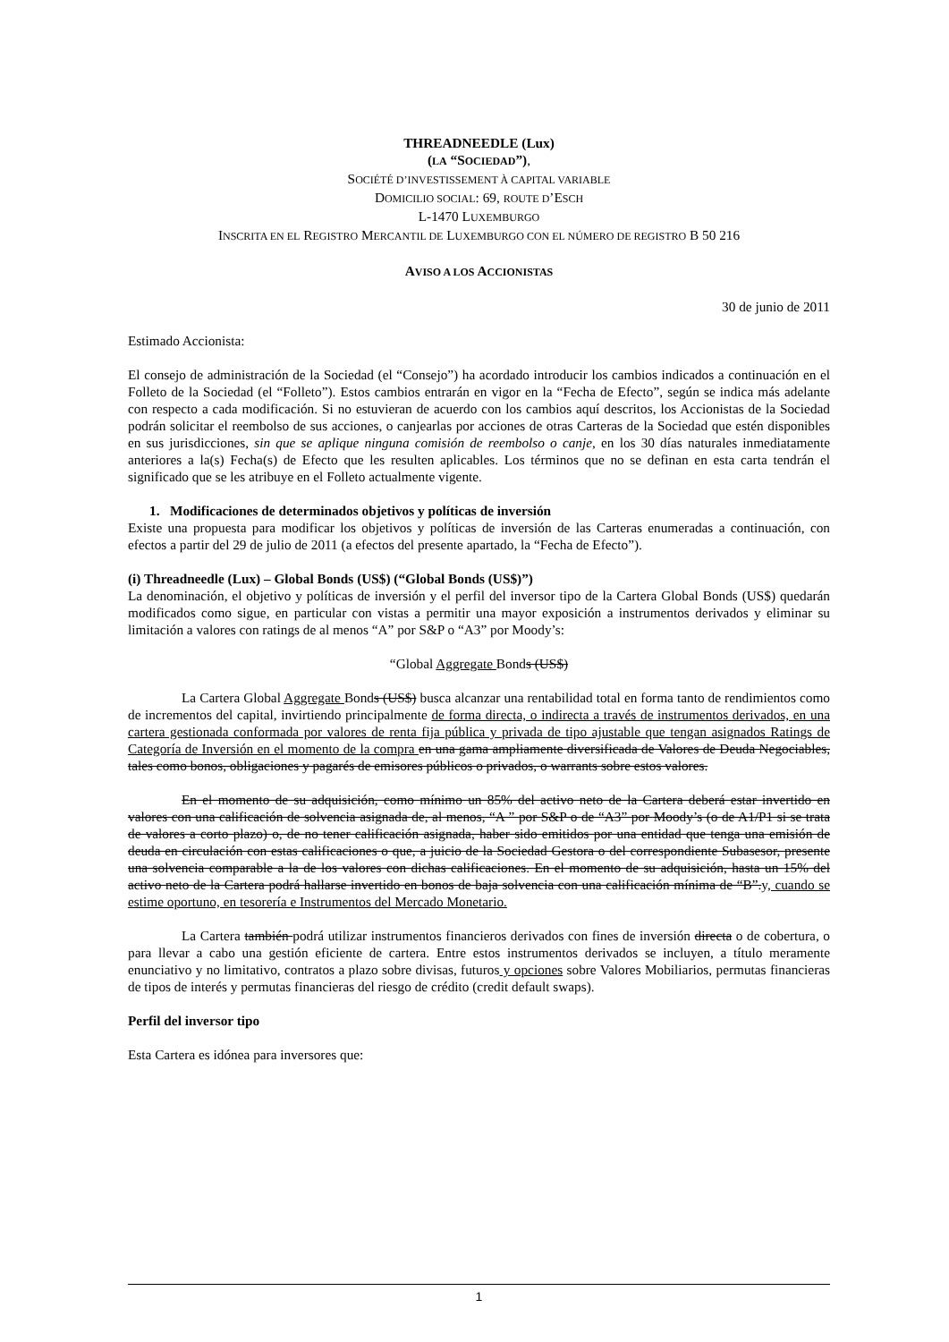THREADNEEDLE (Lux)
(LA “SOCIEDAD”),
SOCIÉTÉ D’INVESTISSEMENT À CAPITAL VARIABLE
DOMICILIO SOCIAL: 69, ROUTE D’ESCH
L-1470 LUXEMBURGO
INSCRITA EN EL REGISTRO MERCANTIL DE LUXEMBURGO CON EL NÚMERO DE REGISTRO B 50 216
AVISO A LOS ACCIONISTAS
30 de junio de 2011
Estimado Accionista:
El consejo de administración de la Sociedad (el “Consejo”) ha acordado introducir los cambios indicados a continuación en el Folleto de la Sociedad (el “Folleto”). Estos cambios entrarán en vigor en la “Fecha de Efecto”, según se indica más adelante con respecto a cada modificación. Si no estuvieran de acuerdo con los cambios aquí descritos, los Accionistas de la Sociedad podrán solicitar el reembolso de sus acciones, o canjearlas por acciones de otras Carteras de la Sociedad que estén disponibles en sus jurisdicciones, sin que se aplique ninguna comisión de reembolso o canje, en los 30 días naturales inmediatamente anteriores a la(s) Fecha(s) de Efecto que les resulten aplicables. Los términos que no se definan en esta carta tendrán el significado que se les atribuye en el Folleto actualmente vigente.
1. Modificaciones de determinados objetivos y políticas de inversión
Existe una propuesta para modificar los objetivos y políticas de inversión de las Carteras enumeradas a continuación, con efectos a partir del 29 de julio de 2011 (a efectos del presente apartado, la “Fecha de Efecto”).
(i) Threadneedle (Lux) – Global Bonds (US$) (“Global Bonds (US$)”)
La denominación, el objetivo y políticas de inversión y el perfil del inversor tipo de la Cartera Global Bonds (US$) quedarán modificados como sigue, en particular con vistas a permitir una mayor exposición a instrumentos derivados y eliminar su limitación a valores con ratings de al menos “A” por S&P o “A3” por Moody’s:
“Global Aggregate Bonds (US$)
La Cartera Global Aggregate Bonds (US$) busca alcanzar una rentabilidad total en forma tanto de rendimientos como de incrementos del capital, invirtiendo principalmente de forma directa, o indirecta a través de instrumentos derivados, en una cartera gestionada conformada por valores de renta fija pública y privada de tipo ajustable que tengan asignados Ratings de Categoría de Inversión en el momento de la compra en una gama ampliamente diversificada de Valores de Deuda Negociables, tales como bonos, obligaciones y pagarés de emisores públicos o privados, o warrants sobre estos valores.
En el momento de su adquisición, como mínimo un 85% del activo neto de la Cartera deberá estar invertido en valores con una calificación de solvencia asignada de, al menos, “A ” por S&P o de “A3” por Moody’s (o de A1/P1 si se trata de valores a corto plazo) o, de no tener calificación asignada, haber sido emitidos por una entidad que tenga una emisión de deuda en circulación con estas calificaciones o que, a juicio de la Sociedad Gestora o del correspondiente Subasesor, presente una solvencia comparable a la de los valores con dichas calificaciones. En el momento de su adquisición, hasta un 15% del activo neto de la Cartera podrá hallarse invertido en bonos de baja solvencia con una calificación mínima de “B”.y, cuando se estime oportuno, en tesorería e Instrumentos del Mercado Monetario.
La Cartera también podrá utilizar instrumentos financieros derivados con fines de inversión directa o de cobertura, o para llevar a cabo una gestión eficiente de cartera. Entre estos instrumentos derivados se incluyen, a título meramente enunciativo y no limitativo, contratos a plazo sobre divisas, futuros y opciones sobre Valores Mobiliarios, permutas financieras de tipos de interés y permutas financieras del riesgo de crédito (credit default swaps).
Perfil del inversor tipo
Esta Cartera es idónea para inversores que:
1